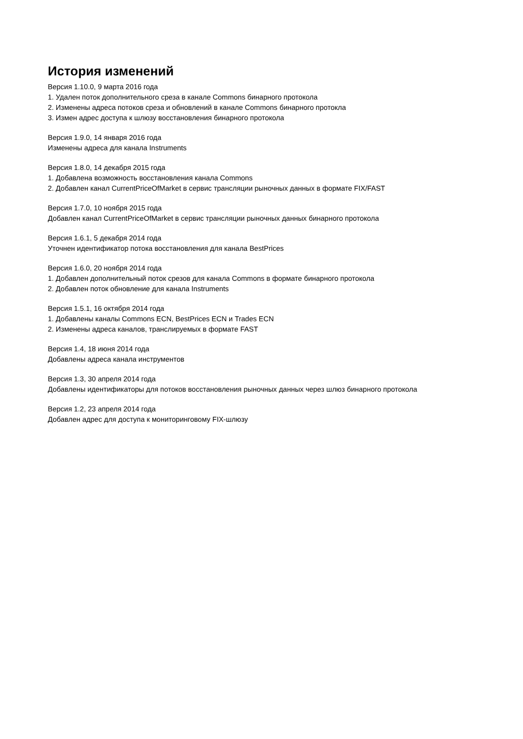История изменений
Версия 1.10.0, 9 марта 2016 года
1. Удален поток дополнительного среза в канале Commons бинарного протокола
2. Изменены адреса потоков среза и обновлений в канале Commons бинарного протокла
3. Измен адрес доступа к шлюзу восстановления бинарного протокола
Версия 1.9.0, 14 января 2016 года
Изменены адреса для канала Instruments
Версия 1.8.0, 14 декабря 2015 года
1. Добавлена возможность восстановления канала Commons
2. Добавлен канал CurrentPriceOfMarket в сервис трансляции рыночных данных в формате FIX/FAST
Версия 1.7.0, 10 ноября 2015 года
Добавлен канал CurrentPriceOfMarket в сервис трансляции рыночных данных бинарного протокола
Версия 1.6.1, 5 декабря 2014 года
Уточнен идентификатор потока восстановления для канала BestPrices
Версия 1.6.0, 20 ноября 2014 года
1. Добавлен дополнительный поток срезов для канала Commons в формате бинарного протокола
2. Добавлен поток обновление для канала Instruments
Версия 1.5.1, 16 октября 2014 года
1. Добавлены каналы Commons ECN, BestPrices ECN и Trades ECN
2. Изменены адреса каналов, транслируемых в формате FAST
Версия 1.4, 18 июня 2014 года
Добавлены адреса канала инструментов
Версия 1.3, 30 апреля 2014 года
Добавлены идентификаторы для потоков восстановления рыночных данных через шлюз бинарного протокола
Версия 1.2, 23 апреля 2014 года
Добавлен адрес для доступа к мониторинговому FIX-шлюзу